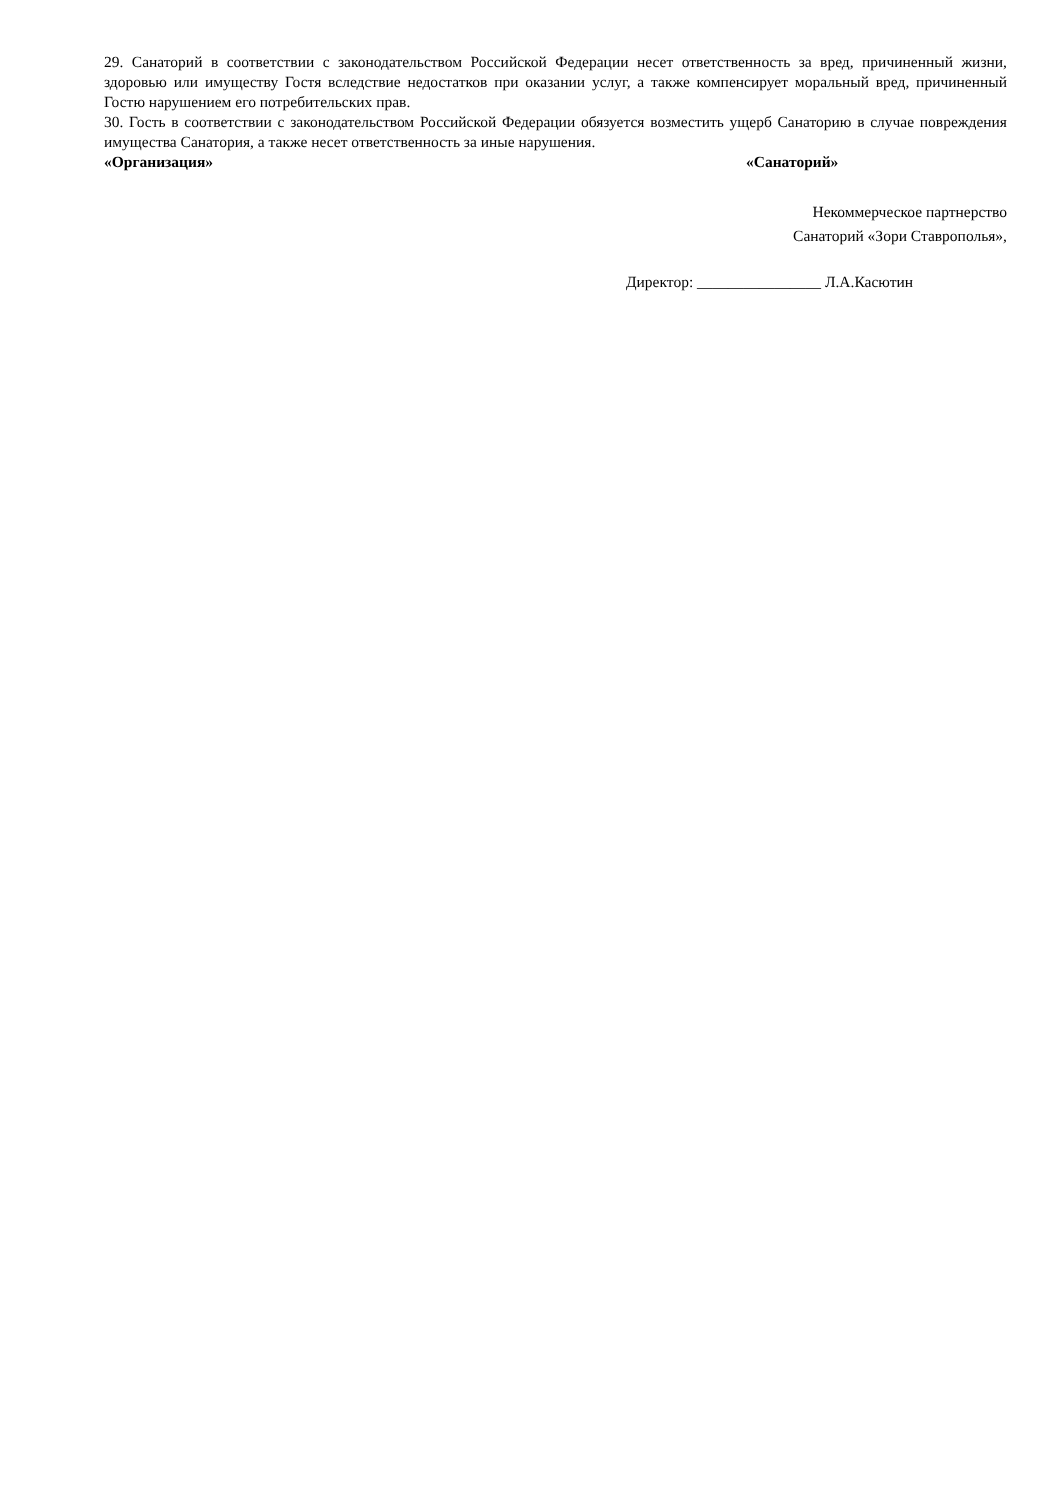29. Санаторий в соответствии с законодательством Российской Федерации несет ответственность за вред, причиненный жизни, здоровью или имуществу Гостя вследствие недостатков при оказании услуг, а также компенсирует моральный вред, причиненный Гостю нарушением его потребительских прав.
30. Гость в соответствии с законодательством Российской Федерации обязуется возместить ущерб Санаторию в случае повреждения имущества Санатория, а также несет ответственность за иные нарушения.
«Организация» «Санаторий»
Некоммерческое партнерство
Санаторий «Зори Ставрополья»,
Директор: ________________ Л.А.Касютин